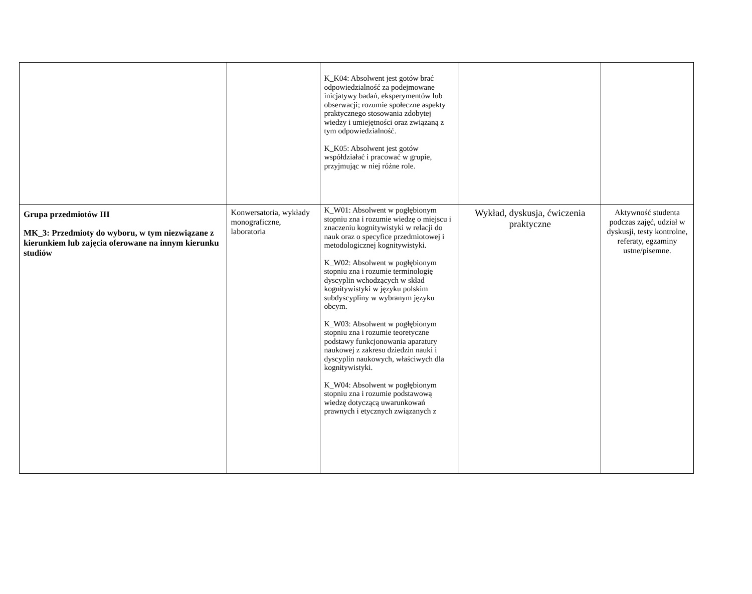| | | K_K04: Absolwent jest gotów brać odpowiedzialność za podejmowane inicjatywy badań, eksperymentów lub obserwacji; rozumie społeczne aspekty praktycznego stosowania zdobytej wiedzy i umiejętności oraz związaną z tym odpowiedzialność. K_K05: Absolwent jest gotów współdziałać i pracować w grupie, przyjmując w niej różne role. | | |
| Grupa przedmiotów III MK_3: Przedmioty do wyboru, w tym niezwiązane z kierunkiem lub zajęcia oferowane na innym kierunku studiów | Konwersatoria, wykłady monograficzne, laboratoria | K_W01: Absolwent w pogłębionym stopniu zna i rozumie wiedzę o miejscu i znaczeniu kognitywistyki w relacji do nauk oraz o specyfice przedmiotowej i metodologicznej kognitywistyki. K_W02: Absolwent w pogłębionym stopniu zna i rozumie terminologię dyscyplin wchodzących w skład kognitywistyki w języku polskim subdyscypliny w wybranym języku obcym. K_W03: Absolwent w pogłębionym stopniu zna i rozumie teoretyczne podstawy funkcjonowania aparatury naukowej z zakresu dziedzin nauki i dyscyplin naukowych, właściwych dla kognitywistyki. K_W04: Absolwent w pogłębionym stopniu zna i rozumie podstawową wiedzę dotyczącą uwarunkowań prawnych i etycznych związanych z | Wykład, dyskusja, ćwiczenia praktyczne | Aktywność studenta podczas zajęć, udział w dyskusji, testy kontrolne, referaty, egzaminy ustne/pisemne. |